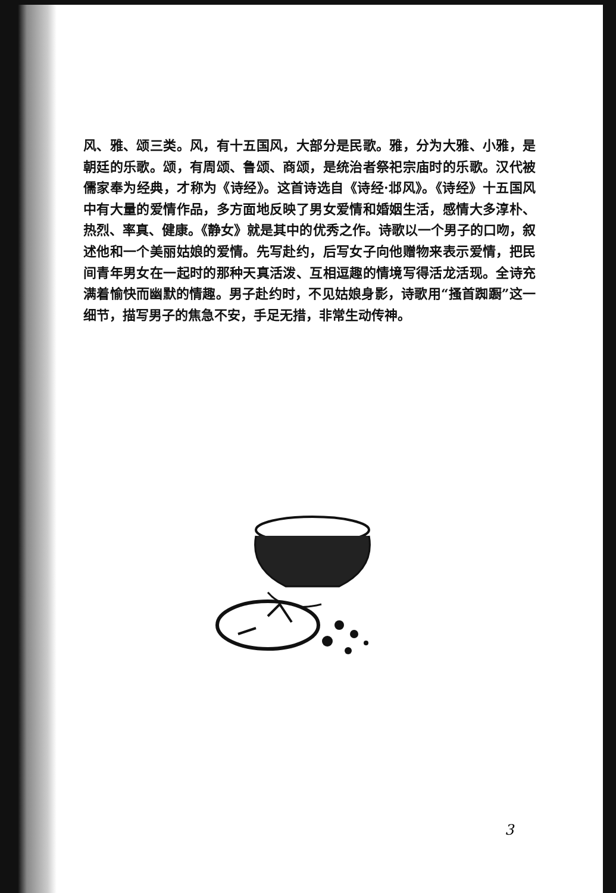风、雅、颂三类。风，有十五国风，大部分是民歌。雅，分为大雅、小雅，是朝廷的乐歌。颂，有周颂、鲁颂、商颂，是统治者祭祀宗庙时的乐歌。汉代被儒家奉为经典，才称为《诗经》。这首诗选自《诗经·邶风》。《诗经》十五国风中有大量的爱情作品，多方面地反映了男女爱情和婚姻生活，感情大多淳朴、热烈、率真、健康。《静女》就是其中的优秀之作。诗歌以一个男子的口吻，叙述他和一个美丽姑娘的爱情。先写赴约，后写女子向他赠物来表示爱情，把民间青年男女在一起时的那种天真活泼、互相逗趣的情境写得活龙活现。全诗充满着愉快而幽默的情趣。男子赴约时，不见姑娘身影，诗歌用“搔首踟蹰”这一细节，描写男子的焦急不安，手足无措，非常生动传神。
3